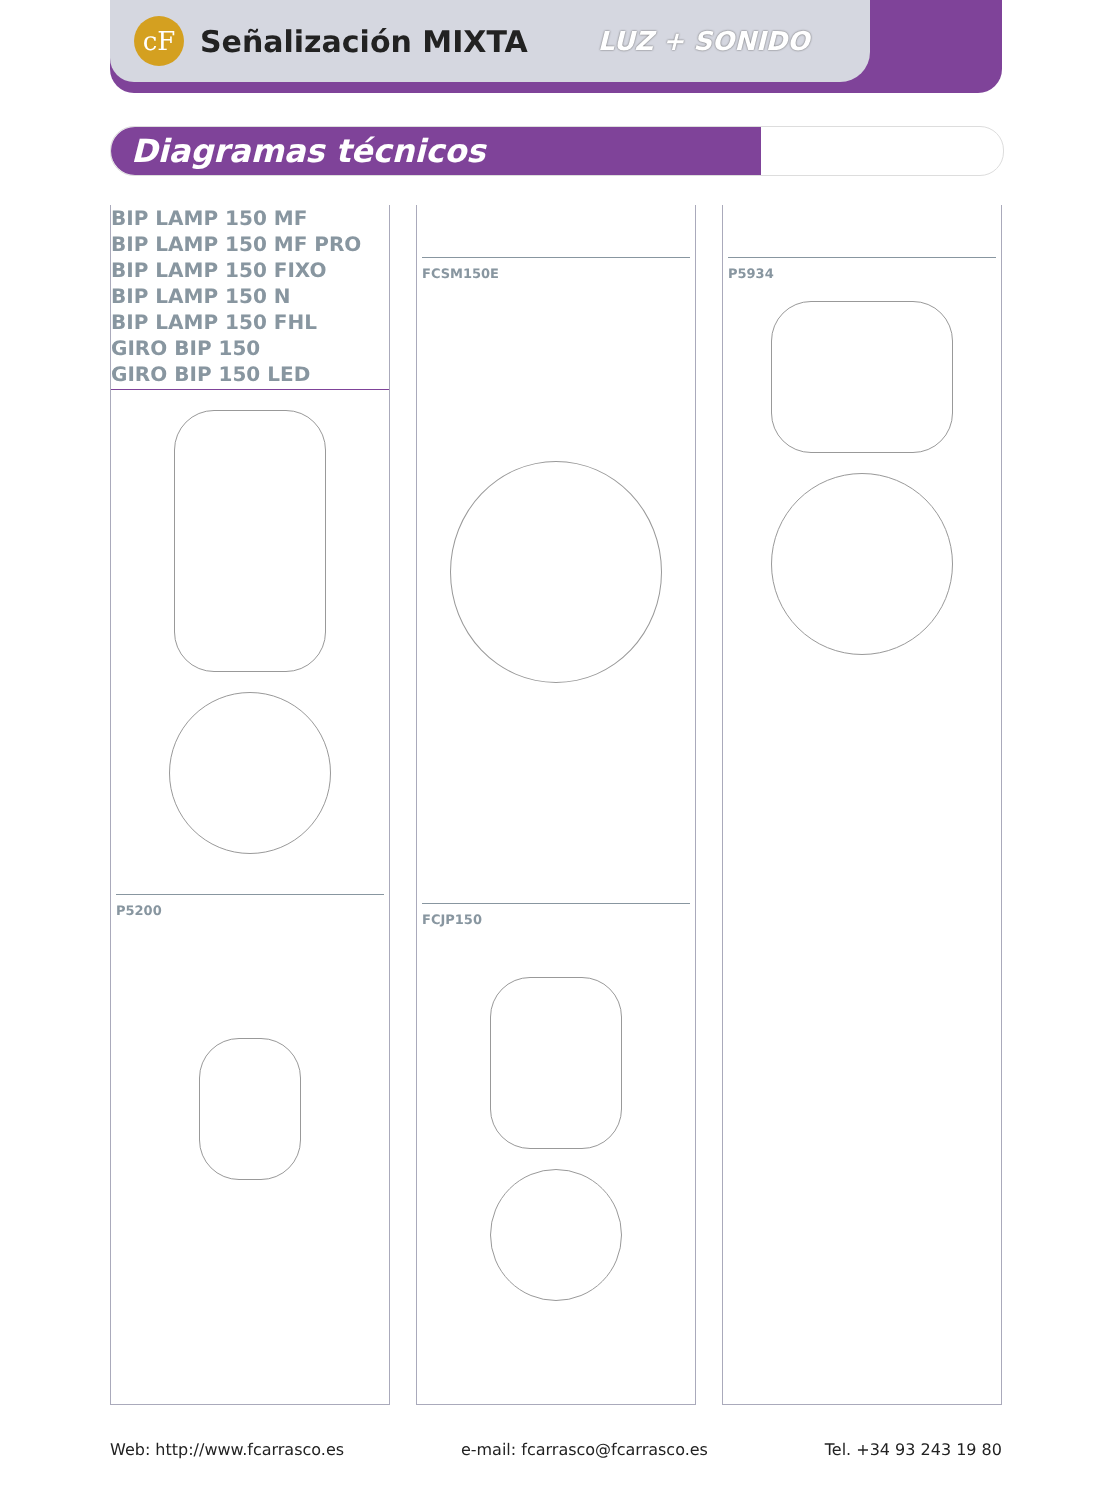cF
Señalización MIXTA
LUZ + SONIDO
Diagramas técnicos
BIP LAMP 150 MF
BIP LAMP 150 MF PRO
BIP LAMP 150 FIXO
BIP LAMP 150 N
BIP LAMP 150 FHL
GIRO BIP 150
GIRO BIP 150 LED
P5200
FCSM150E
FCJP150
P5934
Web: http://www.fcarrasco.es e-mail: fcarrasco@fcarrasco.es Tel. +34 93 243 19 80